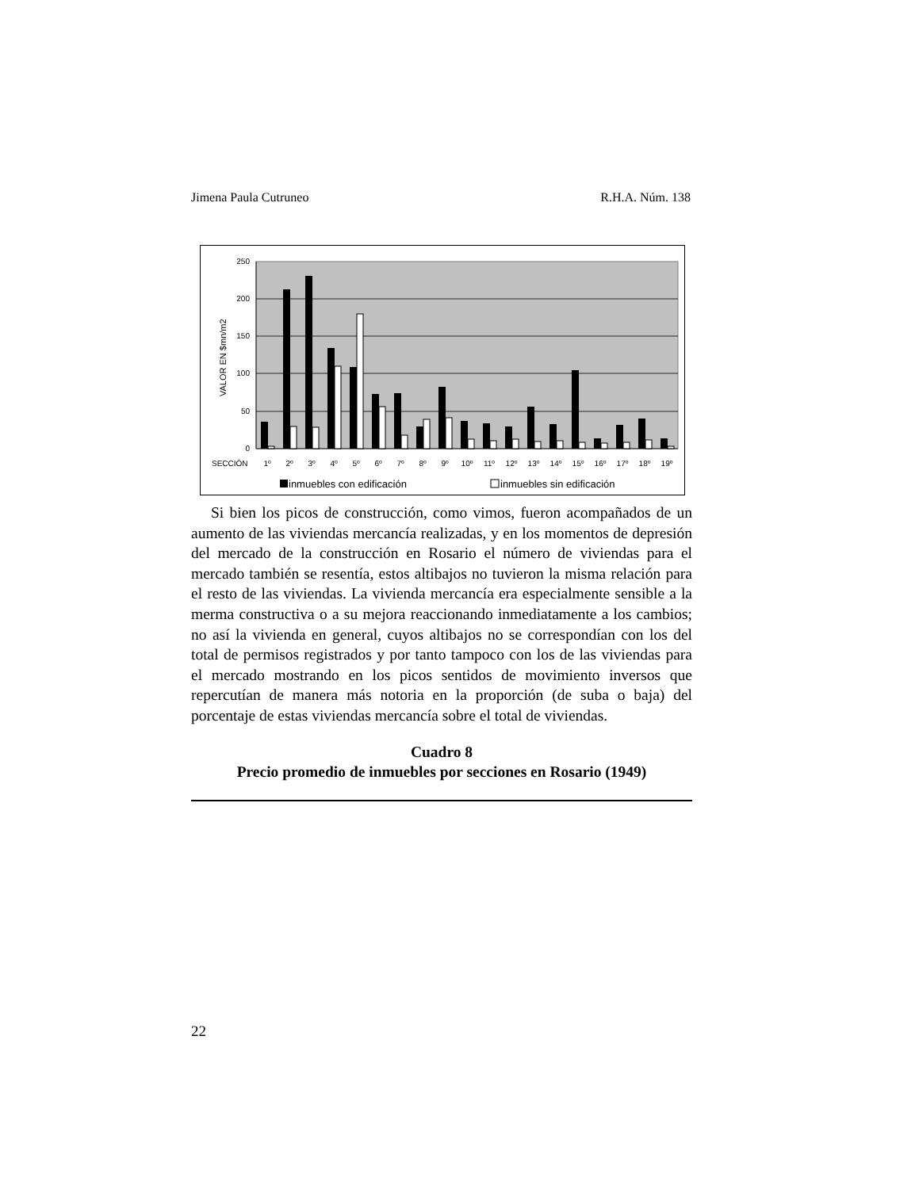Jimena Paula Cutruneo R.H.A. Núm. 138
0
50
100
150
200
250
VALOR EN $mn/m2
SECCIÓN
1º
2º
3º
4º
5º
6º
7º
8º
9º
10º
11º
12º
13º
14º
15º
16º
17º
18º
19º
inmuebles con edificación
inmuebles sin edificación
Si bien los picos de construcción, como vimos, fueron acompañados de un aumento de las viviendas mercancía realizadas, y en los momentos de depresión del mercado de la construcción en Rosario el número de viviendas para el mercado también se resentía, estos altibajos no tuvieron la misma relación para el resto de las viviendas. La vivienda mercancía era especialmente sensible a la merma constructiva o a su mejora reaccionando inmediatamente a los cambios; no así la vivienda en general, cuyos altibajos no se correspondían con los del total de permisos registrados y por tanto tampoco con los de las viviendas para el mercado mostrando en los picos sentidos de movimiento inversos que repercutían de manera más notoria en la proporción (de suba o baja) del porcentaje de estas viviendas mercancía sobre el total de viviendas.
Cuadro 8
Precio promedio de inmuebles por secciones en Rosario (1949)
22